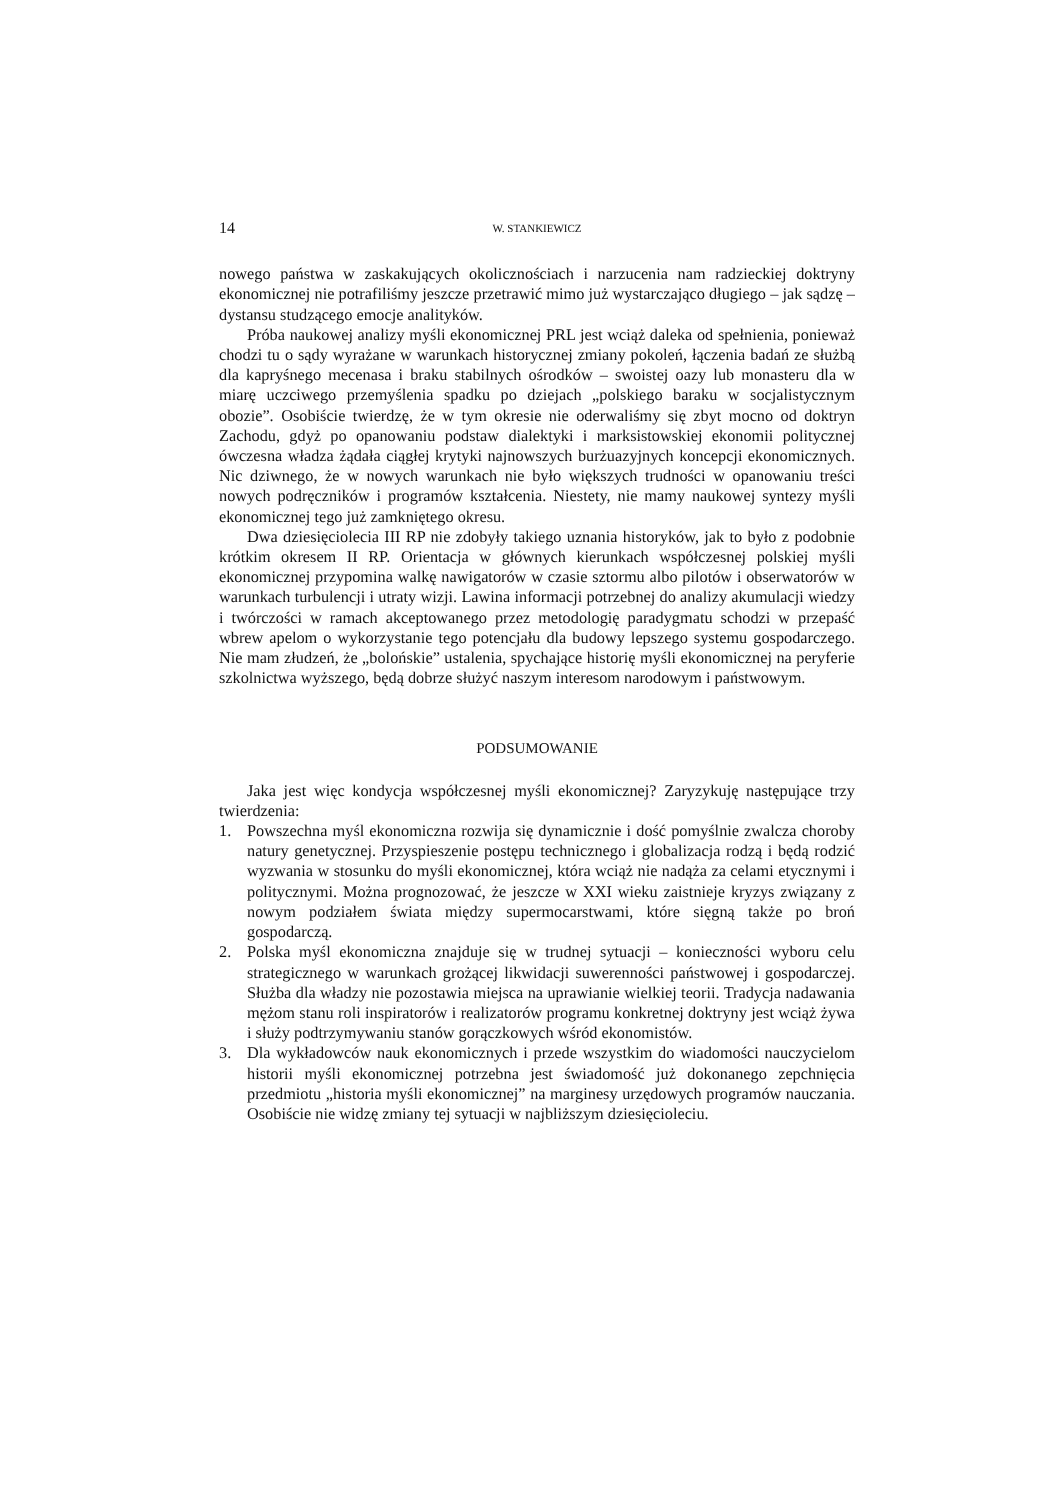14 W. STANKIEWICZ
nowego państwa w zaskakujących okolicznościach i narzucenia nam radzieckiej doktryny ekonomicznej nie potrafiliśmy jeszcze przetrawić mimo już wystarczająco długiego – jak sądzę – dystansu studzącego emocje analityków.
Próba naukowej analizy myśli ekonomicznej PRL jest wciąż daleka od spełnienia, ponieważ chodzi tu o sądy wyrażane w warunkach historycznej zmiany pokoleń, łączenia badań ze służbą dla kapryśnego mecenasa i braku stabilnych ośrodków – swoistej oazy lub monasteru dla w miarę uczciwego przemyślenia spadku po dziejach „polskiego baraku w socjalistycznym obozie”. Osobiście twierdzę, że w tym okresie nie oderwaliśmy się zbyt mocno od doktryn Zachodu, gdyż po opanowaniu podstaw dialektyki i marksistowskiej ekonomii politycznej ówczesna władza żądała ciągłej krytyki najnowszych burżuazyjnych koncepcji ekonomicznych. Nic dziwnego, że w nowych warunkach nie było większych trudności w opanowaniu treści nowych podręczników i programów kształcenia. Niestety, nie mamy naukowej syntezy myśli ekonomicznej tego już zamkniętego okresu.
Dwa dziesięciolecia III RP nie zdobyły takiego uznania historyków, jak to było z podobnie krótkim okresem II RP. Orientacja w głównych kierunkach współczesnej polskiej myśli ekonomicznej przypomina walkę nawigatorów w czasie sztormu albo pilotów i obserwatorów w warunkach turbulencji i utraty wizji. Lawina informacji potrzebnej do analizy akumulacji wiedzy i twórczości w ramach akceptowanego przez metodologię paradygmatu schodzi w przepaść wbrew apelom o wykorzystanie tego potencjału dla budowy lepszego systemu gospodarczego. Nie mam złudzeń, że „bolońskie” ustalenia, spychające historię myśli ekonomicznej na peryferie szkolnictwa wyższego, będą dobrze służyć naszym interesom narodowym i państwowym.
PODSUMOWANIE
Jaka jest więc kondycja współczesnej myśli ekonomicznej? Zaryzykuję następujące trzy twierdzenia:
1. Powszechna myśl ekonomiczna rozwija się dynamicznie i dość pomyślnie zwalcza choroby natury genetycznej. Przyspieszenie postępu technicznego i globalizacja rodzą i będą rodzić wyzwania w stosunku do myśli ekonomicznej, która wciąż nie nadąża za celami etycznymi i politycznymi. Można prognozować, że jeszcze w XXI wieku zaistnieje kryzys związany z nowym podziałem świata między supermocarstwami, które sięgną także po broń gospodarczą.
2. Polska myśl ekonomiczna znajduje się w trudnej sytuacji – konieczności wyboru celu strategicznego w warunkach grożącej likwidacji suwerenności państwowej i gospodarczej. Służba dla władzy nie pozostawia miejsca na uprawianie wielkiej teorii. Tradycja nadawania mężom stanu roli inspiratorów i realizatorów programu konkretnej doktryny jest wciąż żywa i służy podtrzymywaniu stanów gorączkowych wśród ekonomistów.
3. Dla wykładowców nauk ekonomicznych i przede wszystkim do wiadomości nauczycielom historii myśli ekonomicznej potrzebna jest świadomość już dokonanego zepchnięcia przedmiotu „historia myśli ekonomicznej” na marginesy urzędowych programów nauczania. Osobiście nie widzę zmiany tej sytuacji w najbliższym dziesięcioleciu.